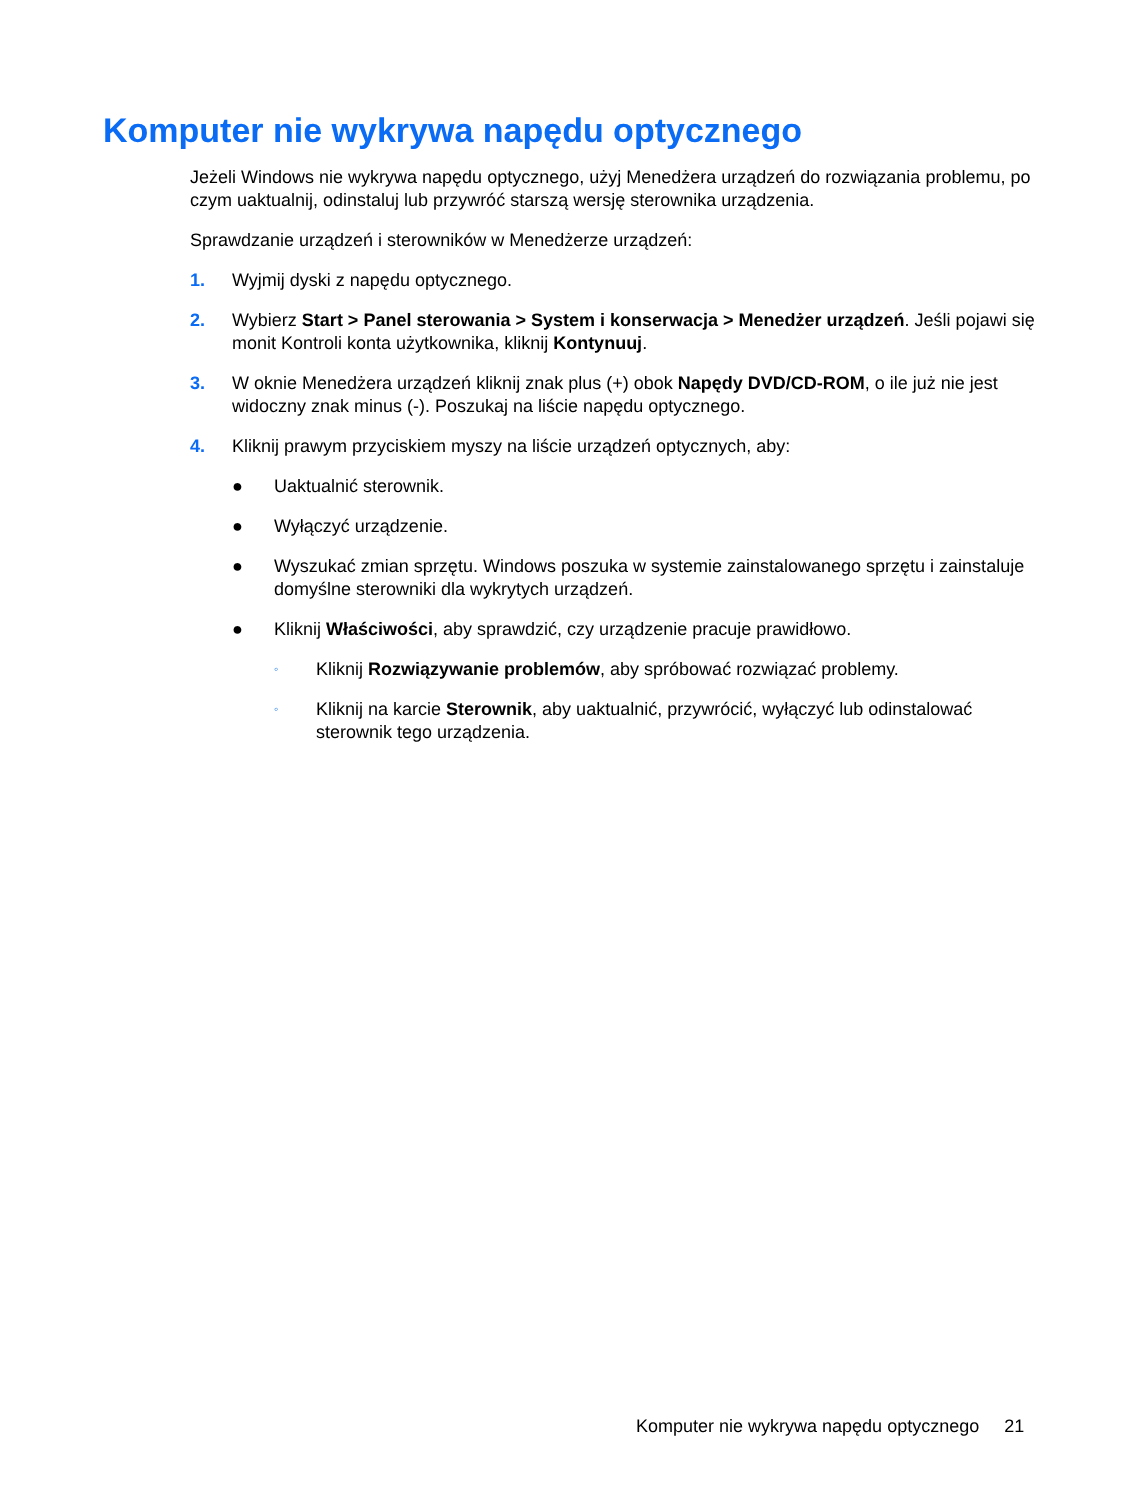Komputer nie wykrywa napędu optycznego
Jeżeli Windows nie wykrywa napędu optycznego, użyj Menedżera urządzeń do rozwiązania problemu, po czym uaktualnij, odinstaluj lub przywróć starszą wersję sterownika urządzenia.
Sprawdzanie urządzeń i sterowników w Menedżerze urządzeń:
1. Wyjmij dyski z napędu optycznego.
2. Wybierz Start > Panel sterowania > System i konserwacja > Menedżer urządzeń. Jeśli pojawi się monit Kontroli konta użytkownika, kliknij Kontynuuj.
3. W oknie Menedżera urządzeń kliknij znak plus (+) obok Napędy DVD/CD-ROM, o ile już nie jest widoczny znak minus (-). Poszukaj na liście napędu optycznego.
4. Kliknij prawym przyciskiem myszy na liście urządzeń optycznych, aby:
● Uaktualnić sterownik.
● Wyłączyć urządzenie.
● Wyszukać zmian sprzętu. Windows poszuka w systemie zainstalowanego sprzętu i zainstaluje domyślne sterowniki dla wykrytych urządzeń.
● Kliknij Właściwości, aby sprawdzić, czy urządzenie pracuje prawidłowo.
◦ Kliknij Rozwiązywanie problemów, aby spróbować rozwiązać problemy.
◦ Kliknij na karcie Sterownik, aby uaktualnić, przywrócić, wyłączyć lub odinstalować sterownik tego urządzenia.
Komputer nie wykrywa napędu optycznego 21